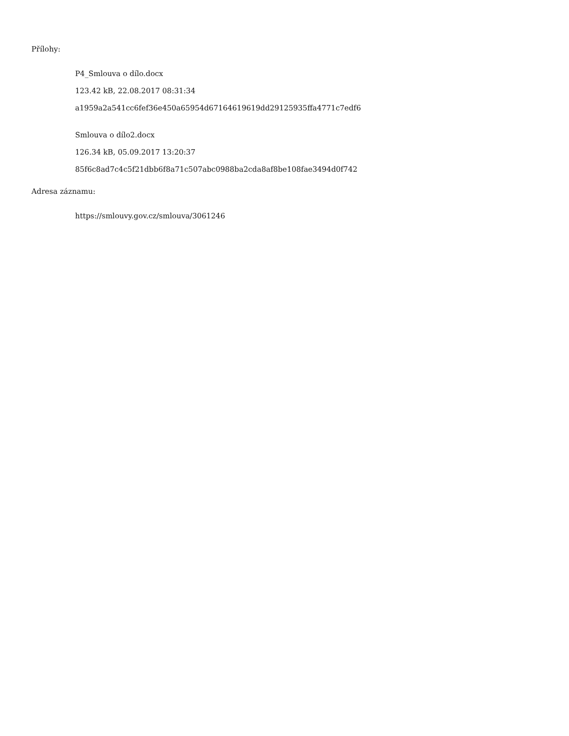Přílohy:
P4_Smlouva o dílo.docx
123.42 kB, 22.08.2017 08:31:34
a1959a2a541cc6fef36e450a65954d67164619619dd29125935ffa4771c7edf6
Smlouva o dílo2.docx
126.34 kB, 05.09.2017 13:20:37
85f6c8ad7c4c5f21dbb6f8a71c507abc0988ba2cda8af8be108fae3494d0f742
Adresa záznamu:
https://smlouvy.gov.cz/smlouva/3061246